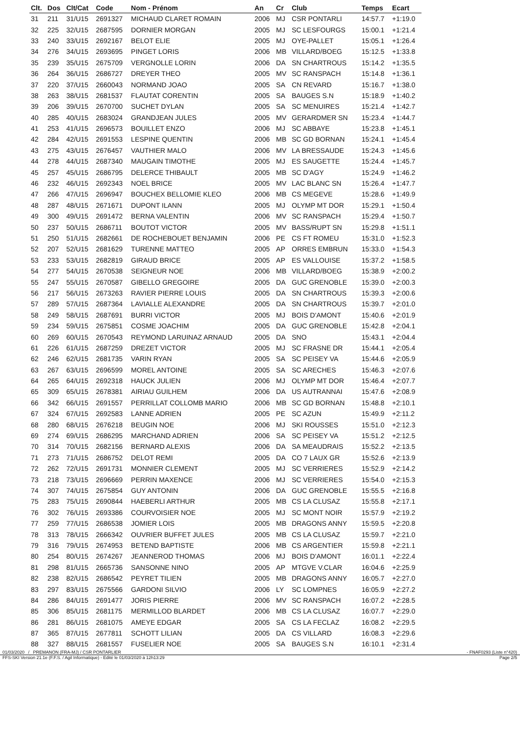| Clt. | Dos | Clt/Cat | Code | Nom - Prénom | An | Cr | Club | Temps | Ecart |
| --- | --- | --- | --- | --- | --- | --- | --- | --- | --- |
| 31 | 211 | 31/U15 | 2691327 | MICHAUD CLARET ROMAIN | 2006 | MJ | CSR PONTARLI | 14:57.7 | +1:19.0 |
| 32 | 225 | 32/U15 | 2687595 | DORNIER MORGAN | 2005 | MJ | SC LESFOURGS | 15:00.1 | +1:21.4 |
| 33 | 240 | 33/U15 | 2692167 | BELOT ELIE | 2005 | MJ | OYE-PALLET | 15:05.1 | +1:26.4 |
| 34 | 276 | 34/U15 | 2693695 | PINGET LORIS | 2006 | MB | VILLARD/BOEG | 15:12.5 | +1:33.8 |
| 35 | 239 | 35/U15 | 2675709 | VERGNOLLE LORIN | 2006 | DA | SN CHARTROUS | 15:14.2 | +1:35.5 |
| 36 | 264 | 36/U15 | 2686727 | DREYER THEO | 2005 | MV | SC RANSPACH | 15:14.8 | +1:36.1 |
| 37 | 220 | 37/U15 | 2660043 | NORMAND JOAO | 2005 | SA | CN REVARD | 15:16.7 | +1:38.0 |
| 38 | 263 | 38/U15 | 2681537 | FLAUTAT CORENTIN | 2005 | SA | BAUGES S.N | 15:18.9 | +1:40.2 |
| 39 | 206 | 39/U15 | 2670700 | SUCHET DYLAN | 2005 | SA | SC MENUIRES | 15:21.4 | +1:42.7 |
| 40 | 285 | 40/U15 | 2683024 | GRANDJEAN JULES | 2005 | MV | GERARDMER SN | 15:23.4 | +1:44.7 |
| 41 | 253 | 41/U15 | 2696573 | BOUILLET ENZO | 2006 | MJ | SC ABBAYE | 15:23.8 | +1:45.1 |
| 42 | 284 | 42/U15 | 2691553 | LESPINE QUENTIN | 2006 | MB | SC GD BORNAN | 15:24.1 | +1:45.4 |
| 43 | 275 | 43/U15 | 2676457 | VAUTHIER MALO | 2006 | MV | LA BRESSAUDE | 15:24.3 | +1:45.6 |
| 44 | 278 | 44/U15 | 2687340 | MAUGAIN TIMOTHE | 2005 | MJ | ES SAUGETTE | 15:24.4 | +1:45.7 |
| 45 | 257 | 45/U15 | 2686795 | DELERCE THIBAULT | 2005 | MB | SC D'AGY | 15:24.9 | +1:46.2 |
| 46 | 232 | 46/U15 | 2692343 | NOEL BRICE | 2005 | MV | LAC BLANC SN | 15:26.4 | +1:47.7 |
| 47 | 266 | 47/U15 | 2696947 | BOUCHEX BELLOMIE KLEO | 2006 | MB | CS MEGEVE | 15:28.6 | +1:49.9 |
| 48 | 287 | 48/U15 | 2671671 | DUPONT ILANN | 2005 | MJ | OLYMP MT DOR | 15:29.1 | +1:50.4 |
| 49 | 300 | 49/U15 | 2691472 | BERNA VALENTIN | 2006 | MV | SC RANSPACH | 15:29.4 | +1:50.7 |
| 50 | 237 | 50/U15 | 2686711 | BOUTOT VICTOR | 2005 | MV | BASS/RUPT SN | 15:29.8 | +1:51.1 |
| 51 | 250 | 51/U15 | 2682661 | DE ROCHEBOUET BENJAMIN | 2006 | PE | CS FT ROMEU | 15:31.0 | +1:52.3 |
| 52 | 207 | 52/U15 | 2681629 | TURENNE MATTEO | 2005 | AP | ORRES EMBRUN | 15:33.0 | +1:54.3 |
| 53 | 233 | 53/U15 | 2682819 | GIRAUD BRICE | 2005 | AP | ES VALLOUISE | 15:37.2 | +1:58.5 |
| 54 | 277 | 54/U15 | 2670538 | SEIGNEUR NOE | 2006 | MB | VILLARD/BOEG | 15:38.9 | +2:00.2 |
| 55 | 247 | 55/U15 | 2670587 | GIBELLO GREGOIRE | 2005 | DA | GUC GRENOBLE | 15:39.0 | +2:00.3 |
| 56 | 217 | 56/U15 | 2673263 | RAVIER PIERRE LOUIS | 2005 | DA | SN CHARTROUS | 15:39.3 | +2:00.6 |
| 57 | 289 | 57/U15 | 2687364 | LAVIALLE ALEXANDRE | 2005 | DA | SN CHARTROUS | 15:39.7 | +2:01.0 |
| 58 | 249 | 58/U15 | 2687691 | BURRI VICTOR | 2005 | MJ | BOIS D'AMONT | 15:40.6 | +2:01.9 |
| 59 | 234 | 59/U15 | 2675851 | COSME JOACHIM | 2005 | DA | GUC GRENOBLE | 15:42.8 | +2:04.1 |
| 60 | 269 | 60/U15 | 2670543 | REYMOND LARUINAZ ARNAUD | 2005 | DA | SNO | 15:43.1 | +2:04.4 |
| 61 | 226 | 61/U15 | 2687259 | DREZET VICTOR | 2005 | MJ | SC FRASNE DR | 15:44.1 | +2:05.4 |
| 62 | 246 | 62/U15 | 2681735 | VARIN RYAN | 2005 | SA | SC PEISEY VA | 15:44.6 | +2:05.9 |
| 63 | 267 | 63/U15 | 2696599 | MOREL ANTOINE | 2005 | SA | SC ARECHES | 15:46.3 | +2:07.6 |
| 64 | 265 | 64/U15 | 2692318 | HAUCK JULIEN | 2006 | MJ | OLYMP MT DOR | 15:46.4 | +2:07.7 |
| 65 | 309 | 65/U15 | 2678381 | AIRIAU GUILHEM | 2006 | DA | US AUTRANNAI | 15:47.6 | +2:08.9 |
| 66 | 342 | 66/U15 | 2691557 | PERRILLAT COLLOMB MARIO | 2006 | MB | SC GD BORNAN | 15:48.8 | +2:10.1 |
| 67 | 324 | 67/U15 | 2692583 | LANNE ADRIEN | 2005 | PE | SC AZUN | 15:49.9 | +2:11.2 |
| 68 | 280 | 68/U15 | 2676218 | BEUGIN NOE | 2006 | MJ | SKI ROUSSES | 15:51.0 | +2:12.3 |
| 69 | 274 | 69/U15 | 2686295 | MARCHAND ADRIEN | 2006 | SA | SC PEISEY VA | 15:51.2 | +2:12.5 |
| 70 | 314 | 70/U15 | 2682156 | BERNARD ALEXIS | 2006 | DA | SA MEAUDRAIS | 15:52.2 | +2:13.5 |
| 71 | 273 | 71/U15 | 2686752 | DELOT REMI | 2005 | DA | CO 7 LAUX GR | 15:52.6 | +2:13.9 |
| 72 | 262 | 72/U15 | 2691731 | MONNIER CLEMENT | 2005 | MJ | SC VERRIERES | 15:52.9 | +2:14.2 |
| 73 | 218 | 73/U15 | 2696669 | PERRIN MAXENCE | 2006 | MJ | SC VERRIERES | 15:54.0 | +2:15.3 |
| 74 | 307 | 74/U15 | 2675854 | GUY ANTONIN | 2006 | DA | GUC GRENOBLE | 15:55.5 | +2:16.8 |
| 75 | 283 | 75/U15 | 2690844 | HAEBERLI ARTHUR | 2005 | MB | CS LA CLUSAZ | 15:55.8 | +2:17.1 |
| 76 | 302 | 76/U15 | 2693386 | COURVOISIER NOE | 2005 | MJ | SC MONT NOIR | 15:57.9 | +2:19.2 |
| 77 | 259 | 77/U15 | 2686538 | JOMIER LOIS | 2005 | MB | DRAGONS ANNY | 15:59.5 | +2:20.8 |
| 78 | 313 | 78/U15 | 2666342 | OUVRIER BUFFET JULES | 2005 | MB | CS LA CLUSAZ | 15:59.7 | +2:21.0 |
| 79 | 316 | 79/U15 | 2674953 | BETEND BAPTISTE | 2006 | MB | CS ARGENTIER | 15:59.8 | +2:21.1 |
| 80 | 254 | 80/U15 | 2674267 | JEANNEROD THOMAS | 2006 | MJ | BOIS D'AMONT | 16:01.1 | +2:22.4 |
| 81 | 298 | 81/U15 | 2665736 | SANSONNE NINO | 2005 | AP | MTGVE V.CLAR | 16:04.6 | +2:25.9 |
| 82 | 238 | 82/U15 | 2686542 | PEYRET TILIEN | 2005 | MB | DRAGONS ANNY | 16:05.7 | +2:27.0 |
| 83 | 297 | 83/U15 | 2675566 | GARDONI SILVIO | 2006 | LY | SC LOMPNES | 16:05.9 | +2:27.2 |
| 84 | 286 | 84/U15 | 2691477 | JORIS PIERRE | 2006 | MV | SC RANSPACH | 16:07.2 | +2:28.5 |
| 85 | 306 | 85/U15 | 2681175 | MERMILLOD BLARDET | 2006 | MB | CS LA CLUSAZ | 16:07.7 | +2:29.0 |
| 86 | 281 | 86/U15 | 2681075 | AMEYE EDGAR | 2005 | SA | CS LA FECLAZ | 16:08.2 | +2:29.5 |
| 87 | 365 | 87/U15 | 2677811 | SCHOTT LILIAN | 2005 | DA | CS VILLARD | 16:08.3 | +2:29.6 |
| 88 | 327 | 88/U15 | 2681557 | FUSELIER NOE | 2005 | SA | BAUGES S.N | 16:10.1 | +2:31.4 |
01/03/2020 / PREMANON (FRA-MJ) / CSR PONTARLIER - FNAF0293 (Liste n°420)
FFS-SKI Version 21.1e (F.F.S. / Agil Informatique) - Edité le 01/03/2020 à 12h13:29 Page 2/5